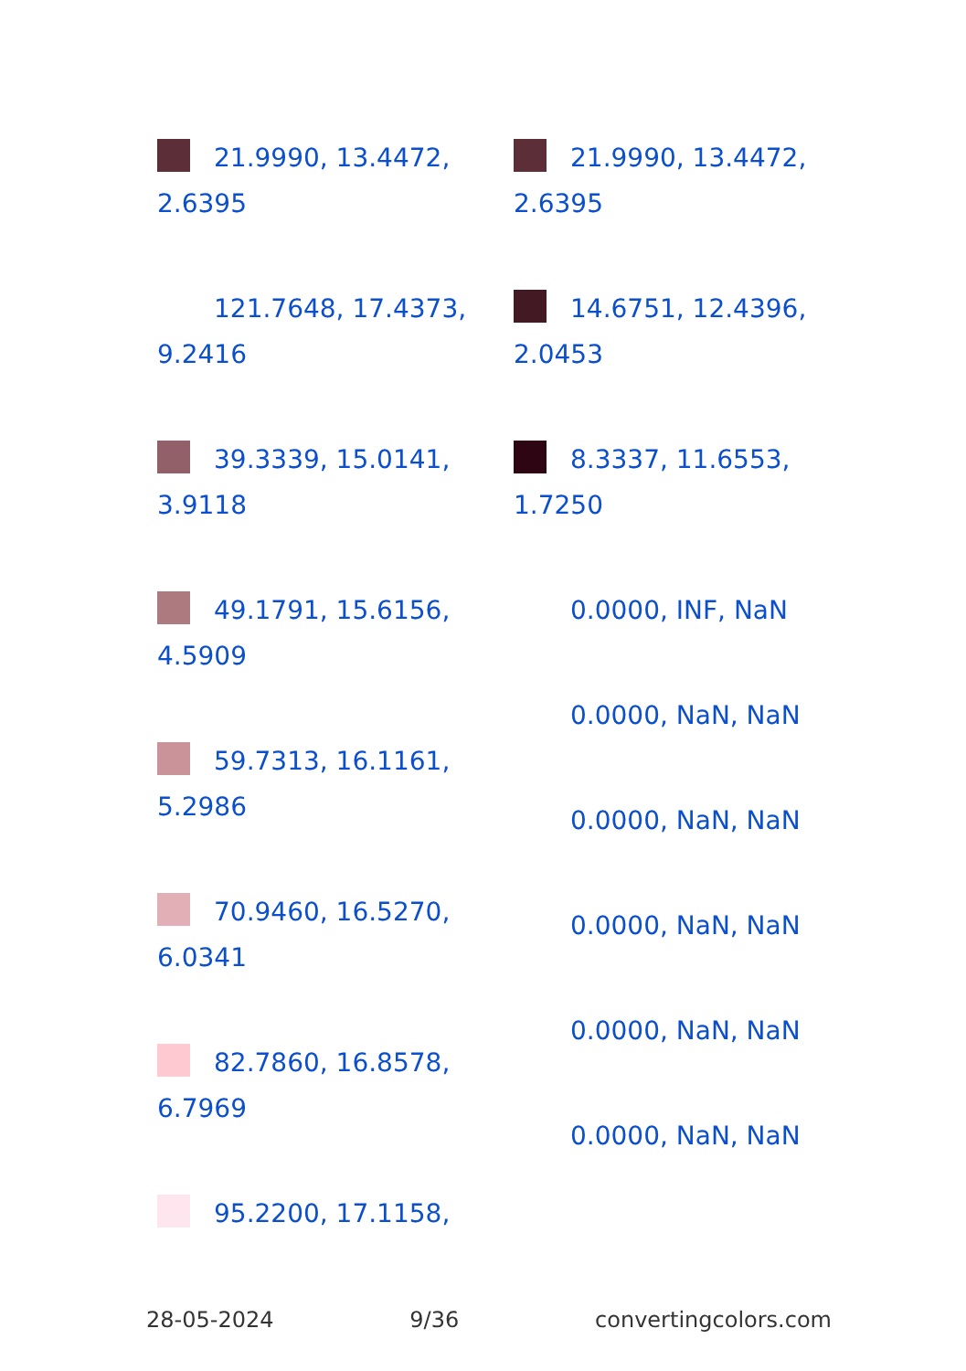21.9990, 13.4472, 2.6395
121.7648, 17.4373, 9.2416
39.3339, 15.0141, 3.9118
49.1791, 15.6156, 4.5909
59.7313, 16.1161, 5.2986
70.9460, 16.5270, 6.0341
82.7860, 16.8578, 6.7969
95.2200, 17.1158,
21.9990, 13.4472, 2.6395
14.6751, 12.4396, 2.0453
8.3337, 11.6553, 1.7250
0.0000, INF, NaN
0.0000, NaN, NaN
0.0000, NaN, NaN
0.0000, NaN, NaN
0.0000, NaN, NaN
0.0000, NaN, NaN
28-05-2024 9/36 convertingcolors.com